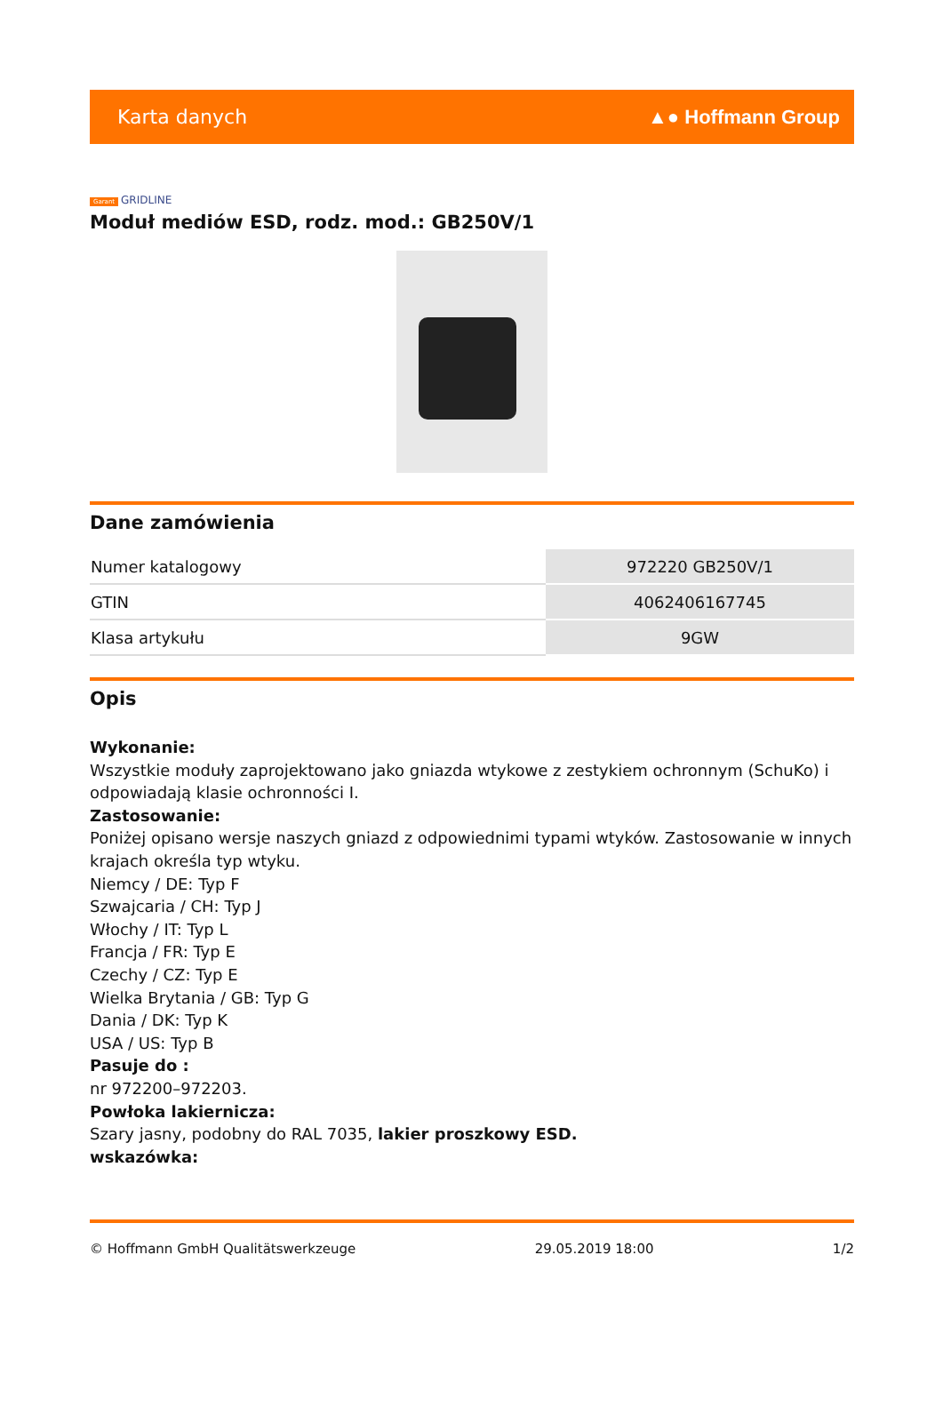Karta danych ▲● Hoffmann Group
Garant GRIDLINE
Moduł mediów ESD, rodz. mod.: GB250V/1
Dane zamówienia
| Numer katalogowy | 972220 GB250V/1 |
| GTIN | 4062406167745 |
| Klasa artykułu | 9GW |
Opis
Wykonanie:
Wszystkie moduły zaprojektowano jako gniazda wtykowe z zestykiem ochronnym (SchuKo) i odpowiadają klasie ochronności I.
Zastosowanie:
Poniżej opisano wersje naszych gniazd z odpowiednimi typami wtyków. Zastosowanie w innych krajach określa typ wtyku.
Niemcy / DE: Typ F
Szwajcaria / CH: Typ J
Włochy / IT: Typ L
Francja / FR: Typ E
Czechy / CZ: Typ E
Wielka Brytania / GB: Typ G
Dania / DK: Typ K
USA / US: Typ B
Pasuje do :
nr 972200–972203.
Powłoka lakiernicza:
Szary jasny, podobny do RAL 7035, lakier proszkowy ESD.
wskazówka:
© Hoffmann GmbH Qualitätswerkzeuge 29.05.2019 18:00 1/2